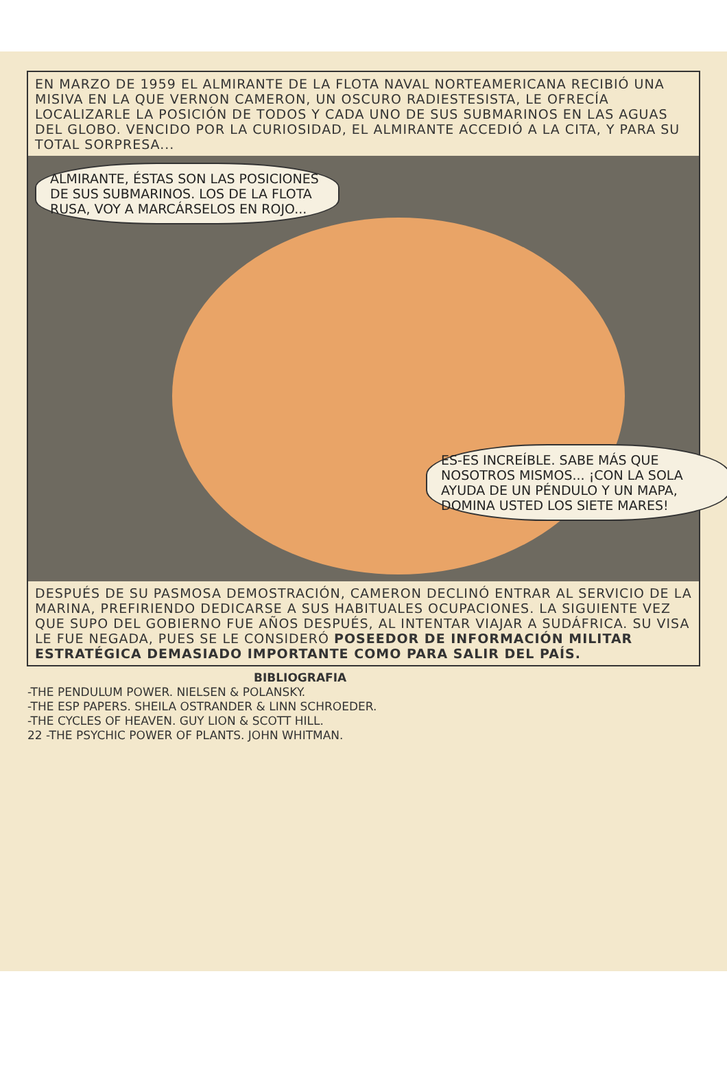EN MARZO DE 1959 EL ALMIRANTE DE LA FLOTA NAVAL NORTEAMERICANA RECIBIÓ UNA MISIVA EN LA QUE VERNON CAMERON, UN OSCURO RADIESTESISTA, LE OFRECÍA LOCALIZARLE LA POSICIÓN DE TODOS Y CADA UNO DE SUS SUBMARINOS EN LAS AGUAS DEL GLOBO. VENCIDO POR LA CURIOSIDAD, EL ALMIRANTE ACCEDIÓ A LA CITA, Y PARA SU TOTAL SORPRESA...
ALMIRANTE, ÉSTAS SON LAS POSICIONES DE SUS SUBMARINOS. LOS DE LA FLOTA RUSA, VOY A MARCÁRSELOS EN ROJO...
ES-ES INCREÍBLE. SABE MÁS QUE NOSOTROS MISMOS... ¡CON LA SOLA AYUDA DE UN PÉNDULO Y UN MAPA, DOMINA USTED LOS SIETE MARES!
DESPUÉS DE SU PASMOSA DEMOSTRACIÓN, CAMERON DECLINÓ ENTRAR AL SERVICIO DE LA MARINA, PREFIRIENDO DEDICARSE A SUS HABITUALES OCUPACIONES. LA SIGUIENTE VEZ QUE SUPO DEL GOBIERNO FUE AÑOS DESPUÉS, AL INTENTAR VIAJAR A SUDÁFRICA. SU VISA LE FUE NEGADA, PUES SE LE CONSIDERÓ POSEEDOR DE INFORMACIÓN MILITAR ESTRATÉGICA DEMASIADO IMPORTANTE COMO PARA SALIR DEL PAÍS.
BIBLIOGRAFIA
-THE PENDULUM POWER. NIELSEN & POLANSKY.
-THE ESP PAPERS. SHEILA OSTRANDER & LINN SCHROEDER.
-THE CYCLES OF HEAVEN. GUY LION & SCOTT HILL.
22 -THE PSYCHIC POWER OF PLANTS. JOHN WHITMAN.